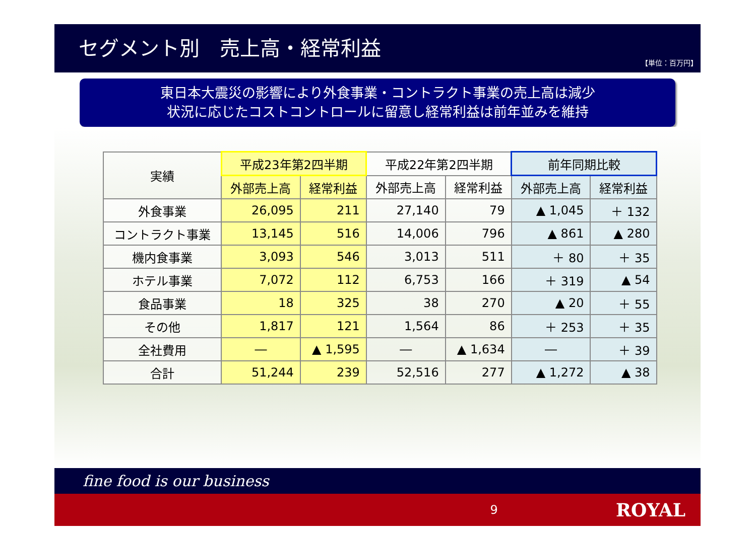セグメント別　売上高・経常利益
【単位：百万円】
東日本大震災の影響により外食事業・コントラクト事業の売上高は減少
状況に応じたコストコントロールに留意し経常利益は前年並みを維持
| 実績 | 平成23年第2四半期 | | 平成22年第2四半期 | | 前年同期比較 | |
| --- | --- | --- | --- | --- | --- | --- |
| | 外部売上高 | 経常利益 | 外部売上高 | 経常利益 | 外部売上高 | 経常利益 |
| 外食事業 | 26,095 | 211 | 27,140 | 79 | ▲ 1,045 | ＋ 132 |
| コントラクト事業 | 13,145 | 516 | 14,006 | 796 | ▲ 861 | ▲ 280 |
| 機内食事業 | 3,093 | 546 | 3,013 | 511 | ＋ 80 | ＋ 35 |
| ホテル事業 | 7,072 | 112 | 6,753 | 166 | ＋ 319 | ▲ 54 |
| 食品事業 | 18 | 325 | 38 | 270 | ▲ 20 | ＋ 55 |
| その他 | 1,817 | 121 | 1,564 | 86 | ＋ 253 | ＋ 35 |
| 全社費用 | ― | ▲ 1,595 | ― | ▲ 1,634 | ― | ＋ 39 |
| 合計 | 51,244 | 239 | 52,516 | 277 | ▲ 1,272 | ▲ 38 |
fine food is our business
9 ROYAL